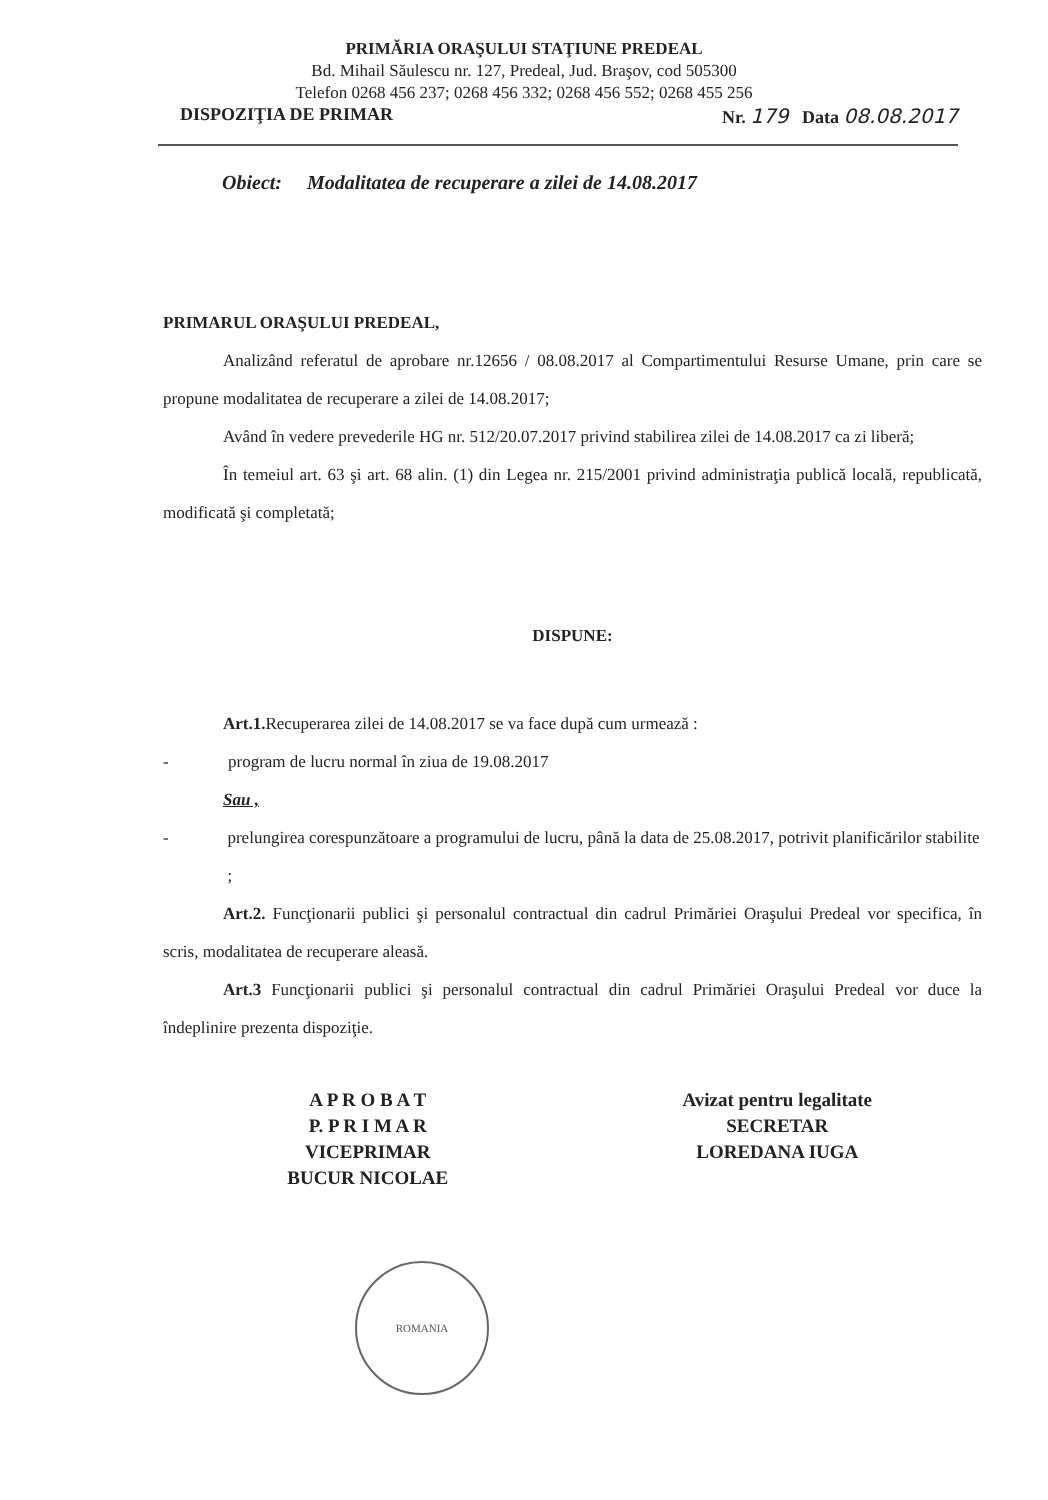PRIMĂRIA ORAŞULUI STAŢIUNE PREDEAL
Bd. Mihail Săulescu nr. 127, Predeal, Jud. Braşov, cod 505300
Telefon 0268 456 237; 0268 456 332; 0268 456 552; 0268 455 256
DISPOZIŢIA DE PRIMAR Nr. 179 Data 08.08.2017
Obiect: Modalitatea de recuperare a zilei de 14.08.2017
PRIMARUL ORAŞULUI PREDEAL,
Analizând referatul de aprobare nr.12656 / 08.08.2017 al Compartimentului Resurse Umane, prin care se propune modalitatea de recuperare a zilei de 14.08.2017;
Având în vedere prevederile HG nr. 512/20.07.2017 privind stabilirea zilei de 14.08.2017 ca zi liberă;
În temeiul art. 63 şi art. 68 alin. (1) din Legea nr. 215/2001 privind administraţia publică locală, republicată, modificată şi completată;
DISPUNE:
Art.1. Recuperarea zilei de 14.08.2017 se va face după cum urmează :
- program de lucru normal în ziua de 19.08.2017
Sau ,
- prelungirea corespunzătoare a programului de lucru, până la data de 25.08.2017, potrivit planificărilor stabilite ;
Art.2. Funcţionarii publici şi personalul contractual din cadrul Primăriei Oraşului Predeal vor specifica, în scris, modalitatea de recuperare aleasă.
Art.3 Funcţionarii publici şi personalul contractual din cadrul Primăriei Oraşului Predeal vor duce la îndeplinire prezenta dispoziţie.
A P R O B A T
P. P R I M A R
VICEPRIMAR
BUCUR NICOLAE
Avizat pentru legalitate
SECRETAR
LOREDANA IUGA
ROMANIA